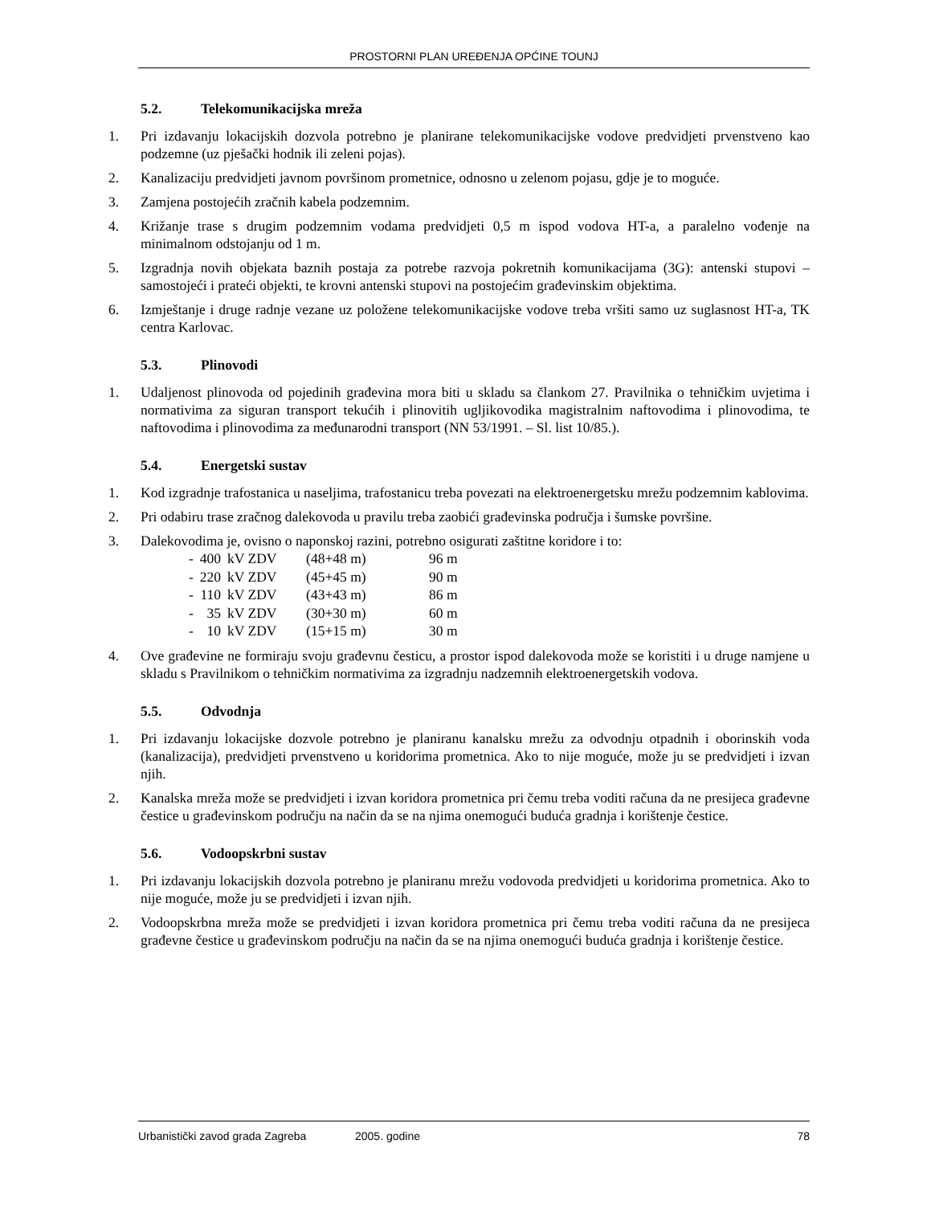PROSTORNI PLAN UREĐENJA OPĆINE TOUNJ
5.2. Telekomunikacijska mreža
1. Pri izdavanju lokacijskih dozvola potrebno je planirane telekomunikacijske vodove predvidjeti prvenstveno kao podzemne (uz pješački hodnik ili zeleni pojas).
2. Kanalizaciju predvidjeti javnom površinom prometnice, odnosno u zelenom pojasu, gdje je to moguće.
3. Zamjena postojećih zračnih kabela podzemnim.
4. Križanje trase s drugim podzemnim vodama predvidjeti 0,5 m ispod vodova HT-a, a paralelno vođenje na minimalnom odstojanju od 1 m.
5. Izgradnja novih objekata baznih postaja za potrebe razvoja pokretnih komunikacijama (3G): antenski stupovi – samostojeći i prateći objekti, te krovni antenski stupovi na postojećim građevinskim objektima.
6. Izmještanje i druge radnje vezane uz položene telekomunikacijske vodove treba vršiti samo uz suglasnost HT-a, TK centra Karlovac.
5.3. Plinovodi
1. Udaljenost plinovoda od pojedinih građevina mora biti u skladu sa člankom 27. Pravilnika o tehničkim uvjetima i normativima za siguran transport tekućih i plinovitih ugljikovodika magistralnim naftovodima i plinovodima, te naftovodima i plinovodima za međunarodni transport (NN 53/1991. – Sl. list 10/85.).
5.4. Energetski sustav
1. Kod izgradnje trafostanica u naseljima, trafostanicu treba povezati na elektroenergetsku mrežu podzemnim kablovima.
2. Pri odabiru trase zračnog dalekovoda u pravilu treba zaobići građevinska područja i šumske površine.
3. Dalekovodima je, ovisno o naponskoj razini, potrebno osigurati zaštitne koridore i to:
| - | 400 | kV ZDV | (48+48 m) | 96 m |
| - | 220 | kV ZDV | (45+45 m) | 90 m |
| - | 110 | kV ZDV | (43+43 m) | 86 m |
| - | 35 | kV ZDV | (30+30 m) | 60 m |
| - | 10 | kV ZDV | (15+15 m) | 30 m |
4. Ove građevine ne formiraju svoju građevnu česticu, a prostor ispod dalekovoda može se koristiti i u druge namjene u skladu s Pravilnikom o tehničkim normativima za izgradnju nadzemnih elektroenergetskih vodova.
5.5. Odvodnja
1. Pri izdavanju lokacijske dozvole potrebno je planiranu kanalsku mrežu za odvodnju otpadnih i oborinskih voda (kanalizacija), predvidjeti prvenstveno u koridorima prometnica. Ako to nije moguće, može ju se predvidjeti i izvan njih.
2. Kanalska mreža može se predvidjeti i izvan koridora prometnica pri čemu treba voditi računa da ne presijeca građevne čestice u građevinskom području na način da se na njima onemogući buduća gradnja i korištenje čestice.
5.6. Vodoopskrbni sustav
1. Pri izdavanju lokacijskih dozvola potrebno je planiranu mrežu vodovoda predvidjeti u koridorima prometnica. Ako to nije moguće, može ju se predvidjeti i izvan njih.
2. Vodoopskrbna mreža može se predvidjeti i izvan koridora prometnica pri čemu treba voditi računa da ne presijeca građevne čestice u građevinskom području na način da se na njima onemogući buduća gradnja i korištenje čestice.
Urbanistički zavod grada Zagreba 2005. godine 78